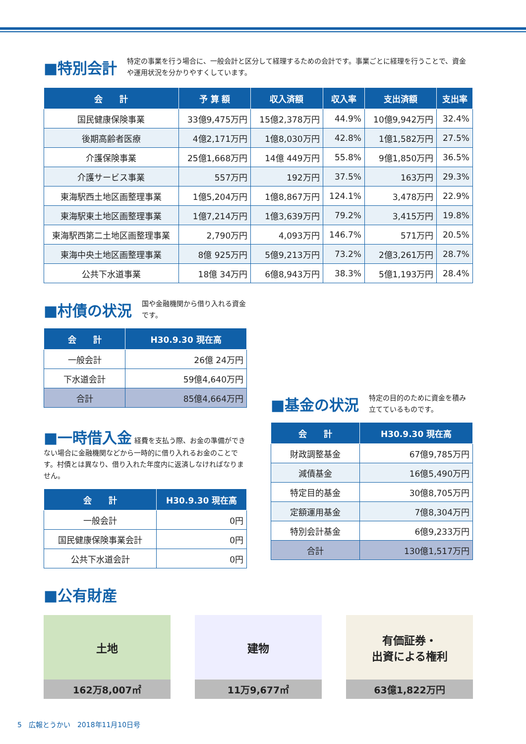■特別会計
特定の事業を行う場合に、一般会計と区分して経理するための会計です。事業ごとに経理を行うことで、資金や運用状況を分かりやすくしています。
| 会 計 | 予 算 額 | 収入済額 | 収入率 | 支出済額 | 支出率 |
| --- | --- | --- | --- | --- | --- |
| 国民健康保険事業 | 33億9,475万円 | 15億2,378万円 | 44.9% | 10億9,942万円 | 32.4% |
| 後期高齢者医療 | 4億2,171万円 | 1億8,030万円 | 42.8% | 1億1,582万円 | 27.5% |
| 介護保険事業 | 25億1,668万円 | 14億 449万円 | 55.8% | 9億1,850万円 | 36.5% |
| 介護サービス事業 | 557万円 | 192万円 | 37.5% | 163万円 | 29.3% |
| 東海駅西土地区画整理事業 | 1億5,204万円 | 1億8,867万円 | 124.1% | 3,478万円 | 22.9% |
| 東海駅東土地区画整理事業 | 1億7,214万円 | 1億3,639万円 | 79.2% | 3,415万円 | 19.8% |
| 東海駅西第二土地区画整理事業 | 2,790万円 | 4,093万円 | 146.7% | 571万円 | 20.5% |
| 東海中央土地区画整理事業 | 8億 925万円 | 5億9,213万円 | 73.2% | 2億3,261万円 | 28.7% |
| 公共下水道事業 | 18億 34万円 | 6億8,943万円 | 38.3% | 5億1,193万円 | 28.4% |
■村債の状況
国や金融機関から借り入れる資金です。
| 会 計 | H30.9.30 現在高 |
| --- | --- |
| 一般会計 | 26億 24万円 |
| 下水道会計 | 59億4,640万円 |
| 合計 | 85億4,664万円 |
■一時借入金
経費を支払う際、お金の準備ができない場合に金融機関などから一時的に借り入れるお金のことです。村債とは異なり、借り入れた年度内に返済しなければなりません。
| 会 計 | H30.9.30 現在高 |
| --- | --- |
| 一般会計 | 0円 |
| 国民健康保険事業会計 | 0円 |
| 公共下水道会計 | 0円 |
■基金の状況
特定の目的のために資金を積み立てているものです。
| 会 計 | H30.9.30 現在高 |
| --- | --- |
| 財政調整基金 | 67億9,785万円 |
| 減債基金 | 16億5,490万円 |
| 特定目的基金 | 30億8,705万円 |
| 定額運用基金 | 7億8,304万円 |
| 特別会計基金 | 6億9,233万円 |
| 合計 | 130億1,517万円 |
■公有財産
土地
162万8,007㎡
建物
11万9,677㎡
有価証券・
出資による権利
63億1,822万円
5　広報とうかい　2018年11月10日号